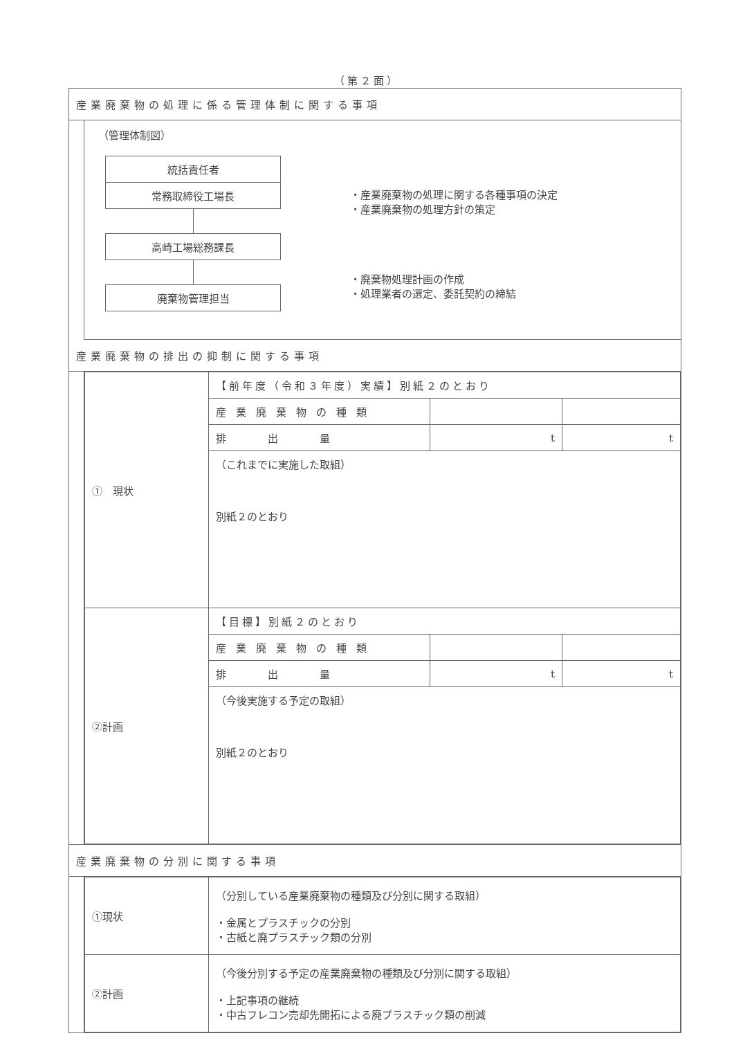（第２面）
産業廃棄物の処理に係る管理体制に関する事項
（管理体制図）
統括責任者
常務取締役工場長
高崎工場総務課長
廃棄物管理担当
・産業廃棄物の処理に関する各種事項の決定
・産業廃棄物の処理方針の策定
・廃棄物処理計画の作成
・処理業者の選定、委託契約の締結
産業廃棄物の排出の抑制に関する事項
| ① 現状 | 【前年度（令和３年度）実績】別紙２のとおり | | |
| | 産業廃棄物の種類 | | |
| | 排 出 量 | t | t |
| | （これまでに実施した取組） 別紙２のとおり | | |
| ②計画 | 【目標】別紙２のとおり | | |
| | 産業廃棄物の種類 | | |
| | 排 出 量 | t | t |
| | （今後実施する予定の取組） 別紙２のとおり | | |
産業廃棄物の分別に関する事項
| ①現状 | （分別している産業廃棄物の種類及び分別に関する取組） ・金属とプラスチックの分別 ・古紙と廃プラスチック類の分別 |
| ②計画 | （今後分別する予定の産業廃棄物の種類及び分別に関する取組） ・上記事項の継続 ・中古フレコン売却先開拓による廃プラスチック類の削減 |